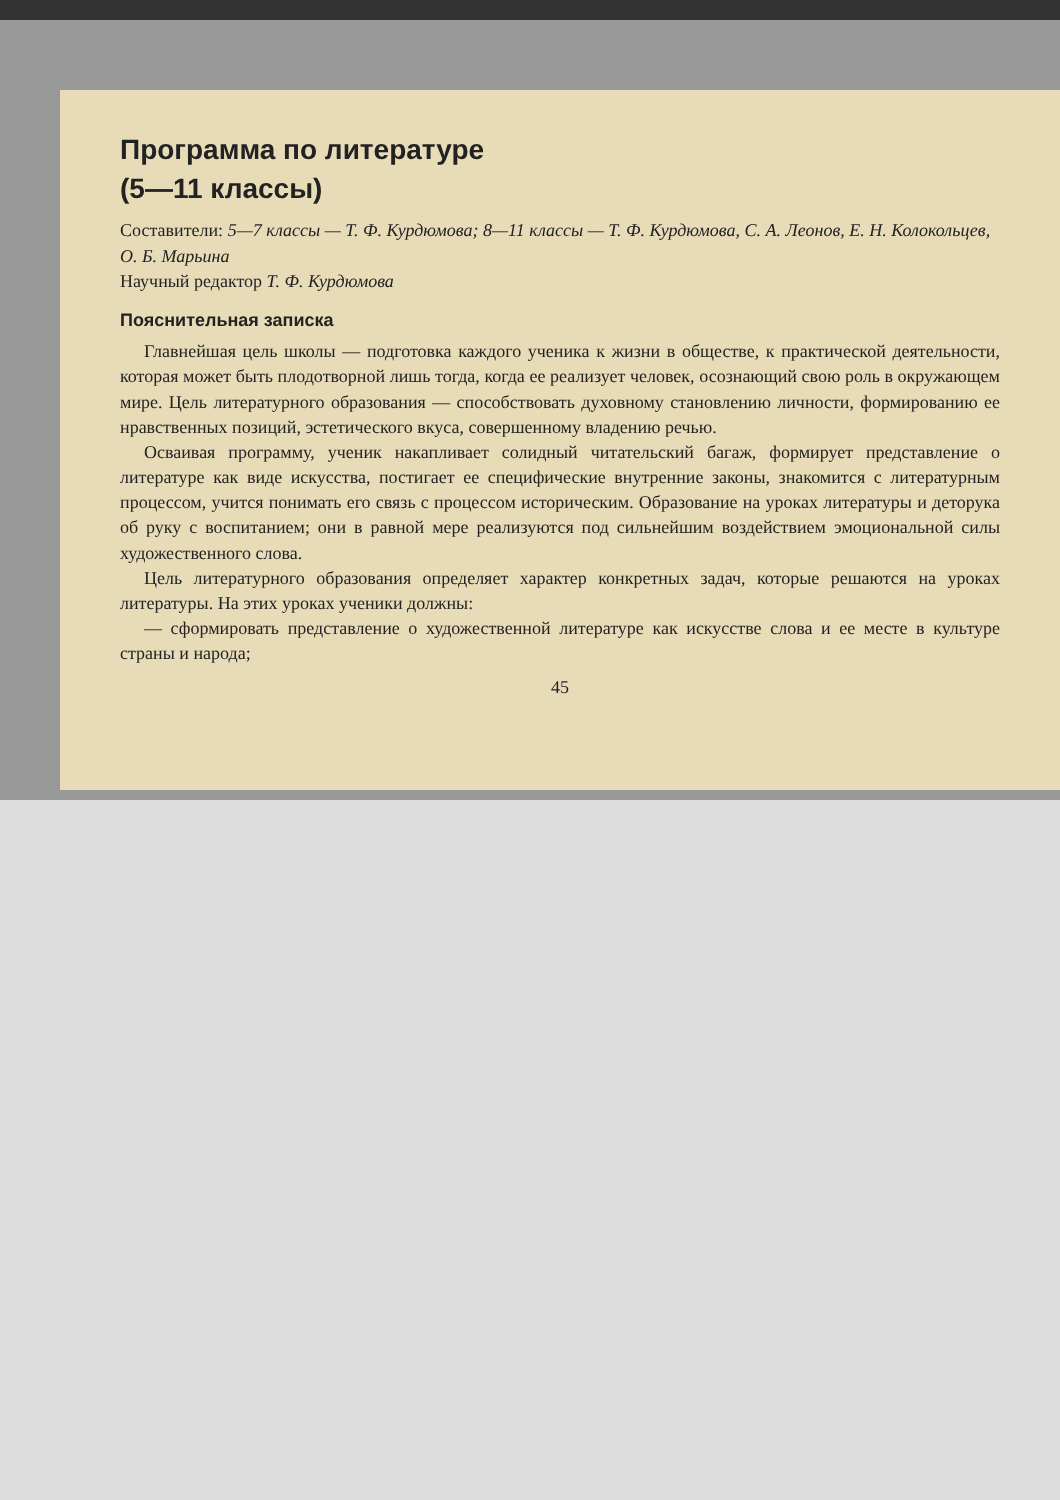Программа по литературе
(5—11 классы)
Составители: 5—7 классы — Т. Ф. Курдюмова; 8—11 классы — Т. Ф. Курдюмова, С. А. Леонов, Е. Н. Колокольцев, О. Б. Марьина
Научный редактор Т. Ф. Курдюмова
Пояснительная записка
Главнейшая цель школы — подготовка каждого ученика к жизни в обществе, к практической деятельности, которая может быть плодотворной лишь тогда, когда ее реализует человек, осознающий свою роль в окружающем мире. Цель литературного образования — способствовать духовному становлению личности, формированию ее нравственных позиций, эстетического вкуса, совершенному владению речью.
Осваивая программу, ученик накапливает солидный читательский багаж, формирует представление о литературе как виде искусства, постигает ее специфические внутренние законы, знакомится с литературным процессом, учится понимать его связь с процессом историческим. Образование на уроках литературы и деторука об руку с воспитанием; они в равной мере реализуются под сильнейшим воздействием эмоциональной силы художественного слова.
Цель литературного образования определяет характер конкретных задач, которые решаются на уроках литературы. На этих уроках ученики должны:
— сформировать представление о художественной литературе как искусстве слова и ее месте в культуре страны и народа;
45